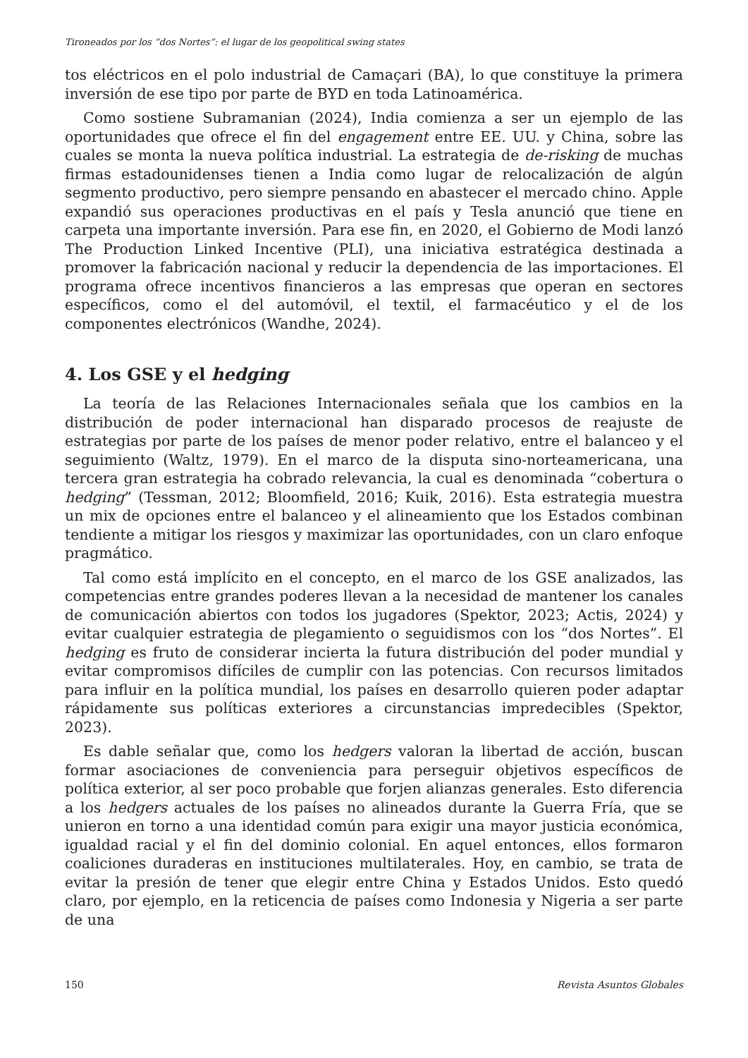Tironeados por los “dos Nortes”: el lugar de los geopolitical swing states
tos eléctricos en el polo industrial de Camaçari (BA), lo que constituye la primera inversión de ese tipo por parte de BYD en toda Latinoamérica.
Como sostiene Subramanian (2024), India comienza a ser un ejemplo de las oportunidades que ofrece el fin del engagement entre EE. UU. y China, sobre las cuales se monta la nueva política industrial. La estrategia de de-risking de muchas firmas estadounidenses tienen a India como lugar de relocalización de algún segmento productivo, pero siempre pensando en abastecer el mercado chino. Apple expandió sus operaciones productivas en el país y Tesla anunció que tiene en carpeta una importante inversión. Para ese fin, en 2020, el Gobierno de Modi lanzó The Production Linked Incentive (PLI), una iniciativa estratégica destinada a promover la fabricación nacional y reducir la dependencia de las importaciones. El programa ofrece incentivos financieros a las empresas que operan en sectores específicos, como el del automóvil, el textil, el farmacéutico y el de los componentes electrónicos (Wandhe, 2024).
4. Los GSE y el hedging
La teoría de las Relaciones Internacionales señala que los cambios en la distribución de poder internacional han disparado procesos de reajuste de estrategias por parte de los países de menor poder relativo, entre el balanceo y el seguimiento (Waltz, 1979). En el marco de la disputa sino-norteamericana, una tercera gran estrategia ha cobrado relevancia, la cual es denominada “cobertura o hedging” (Tessman, 2012; Bloomfield, 2016; Kuik, 2016). Esta estrategia muestra un mix de opciones entre el balanceo y el alineamiento que los Estados combinan tendiente a mitigar los riesgos y maximizar las oportunidades, con un claro enfoque pragmático.
Tal como está implícito en el concepto, en el marco de los GSE analizados, las competencias entre grandes poderes llevan a la necesidad de mantener los canales de comunicación abiertos con todos los jugadores (Spektor, 2023; Actis, 2024) y evitar cualquier estrategia de plegamiento o seguidismos con los “dos Nortes”. El hedging es fruto de considerar incierta la futura distribución del poder mundial y evitar compromisos difíciles de cumplir con las potencias. Con recursos limitados para influir en la política mundial, los países en desarrollo quieren poder adaptar rápidamente sus políticas exteriores a circunstancias impredecibles (Spektor, 2023).
Es dable señalar que, como los hedgers valoran la libertad de acción, buscan formar asociaciones de conveniencia para perseguir objetivos específicos de política exterior, al ser poco probable que forjen alianzas generales. Esto diferencia a los hedgers actuales de los países no alineados durante la Guerra Fría, que se unieron en torno a una identidad común para exigir una mayor justicia económica, igualdad racial y el fin del dominio colonial. En aquel entonces, ellos formaron coaliciones duraderas en instituciones multilaterales. Hoy, en cambio, se trata de evitar la presión de tener que elegir entre China y Estados Unidos. Esto quedó claro, por ejemplo, en la reticencia de países como Indonesia y Nigeria a ser parte de una
150 Revista Asuntos Globales